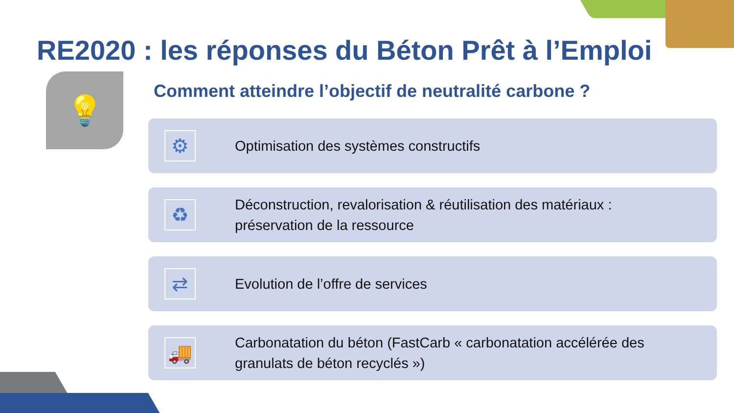RE2020 : les réponses du Béton Prêt à l’Emploi
💡
Comment atteindre l’objectif de neutralité carbone ?
⚙
Optimisation des systèmes constructifs
♻
Déconstruction, revalorisation & réutilisation des matériaux :
préservation de la ressource
⇄
Evolution de l’offre de services
🚚
Carbonatation du béton (FastCarb « carbonatation accélérée des
granulats de béton recyclés »)